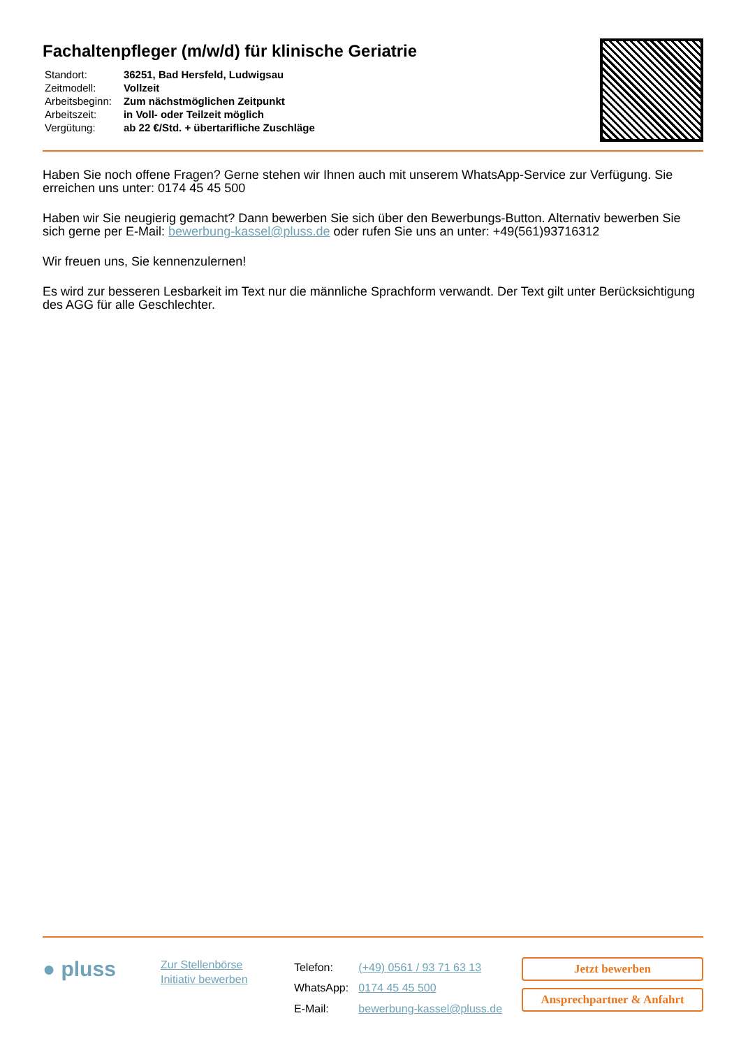Fachaltenpfleger (m/w/d) für klinische Geriatrie
| Standort: | 36251, Bad Hersfeld, Ludwigsau |
| Zeitmodell: | Vollzeit |
| Arbeitsbeginn: | Zum nächstmöglichen Zeitpunkt |
| Arbeitszeit: | in Voll- oder Teilzeit möglich |
| Vergütung: | ab 22 €/Std. + übertarifliche Zuschläge |
Haben Sie noch offene Fragen? Gerne stehen wir Ihnen auch mit unserem WhatsApp-Service zur Verfügung. Sie erreichen uns unter: 0174 45 45 500
Haben wir Sie neugierig gemacht? Dann bewerben Sie sich über den Bewerbungs-Button. Alternativ bewerben Sie sich gerne per E-Mail: bewerbung-kassel@pluss.de oder rufen Sie uns an unter: +49(561)93716312
Wir freuen uns, Sie kennenzulernen!
Es wird zur besseren Lesbarkeit im Text nur die männliche Sprachform verwandt. Der Text gilt unter Berücksichtigung des AGG für alle Geschlechter.
● pluss
Zur Stellenbörse
Initiativ bewerben
| Telefon: | (+49) 0561 / 93 71 63 13 |
| WhatsApp: | 0174 45 45 500 |
| E-Mail: | bewerbung-kassel@pluss.de |
Jetzt bewerben
Ansprechpartner & Anfahrt